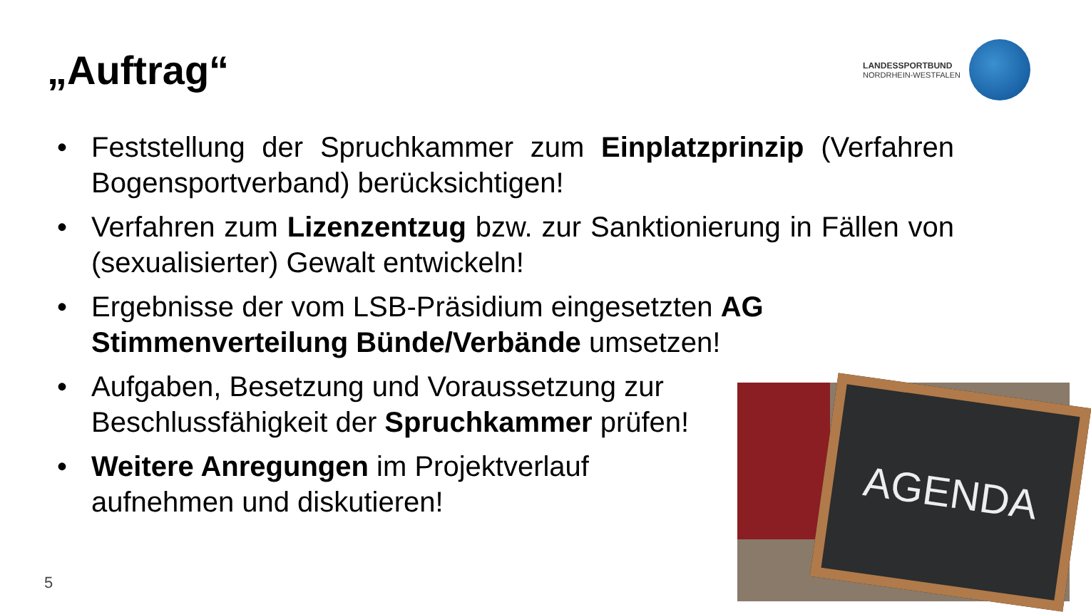„Auftrag“
LANDESSPORTBUND
NORDRHEIN-WESTFALEN
• Feststellung der Spruchkammer zum Einplatzprinzip (Verfahren Bogensportverband) berücksichtigen!
• Verfahren zum Lizenzentzug bzw. zur Sanktionierung in Fällen von (sexualisierter) Gewalt entwickeln!
• Ergebnisse der vom LSB-Präsidium eingesetzten AG Stimmenverteilung Bünde/Verbände umsetzen!
• Aufgaben, Besetzung und Voraussetzung zur Beschlussfähigkeit der Spruchkammer prüfen!
• Weitere Anregungen im Projektverlauf aufnehmen und diskutieren!
AGENDA
5